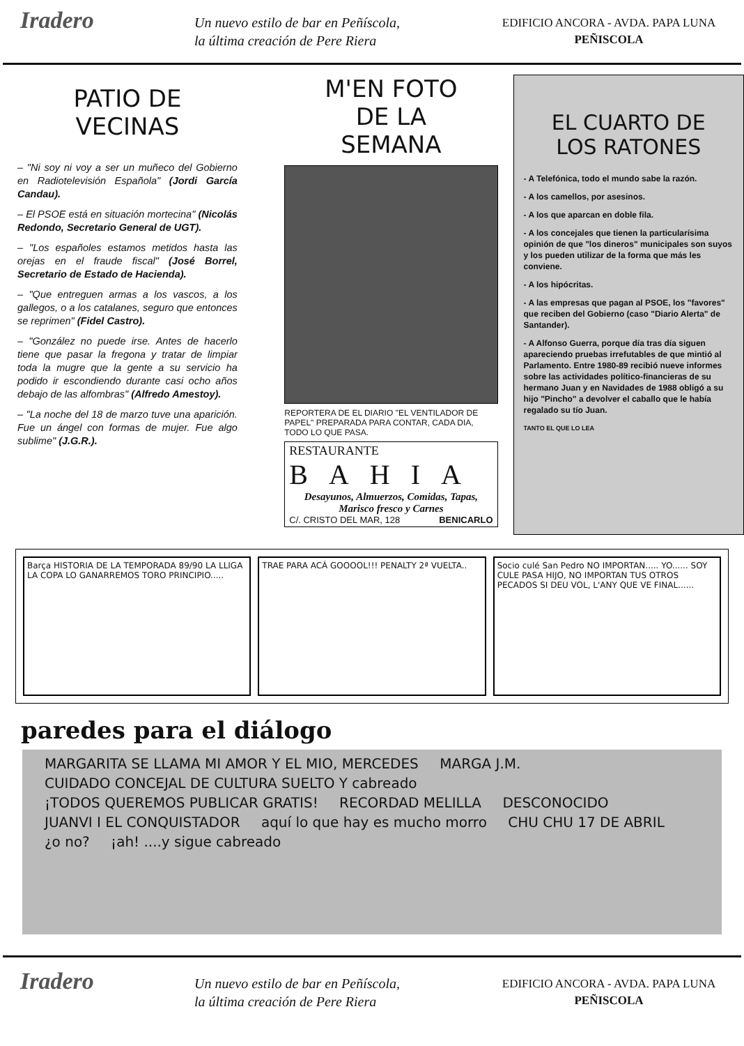Iradero
Un nuevo estilo de bar en Peñíscola,
la última creación de Pere Riera
EDIFICIO ANCORA - AVDA. PAPA LUNA
PEÑISCOLA
PATIO DE
VECINAS
– "Ni soy ni voy a ser un muñeco del Gobierno en Radiotelevisión Española" (Jordi García Candau).
– El PSOE está en situación mortecina" (Nicolás Redondo, Secretario General de UGT).
– "Los españoles estamos metidos hasta las orejas en el fraude fiscal" (José Borrel, Secretario de Estado de Hacienda).
– "Que entreguen armas a los vascos, a los gallegos, o a los catalanes, seguro que entonces se reprimen" (Fidel Castro).
– "González no puede irse. Antes de hacerlo tiene que pasar la fregona y tratar de limpiar toda la mugre que la gente a su servicio ha podido ir escondiendo durante casi ocho años debajo de las alfombras" (Alfredo Amestoy).
– "La noche del 18 de marzo tuve una aparición. Fue un ángel con formas de mujer. Fue algo sublime" (J.G.R.).
M'EN FOTO
DE LA
SEMANA
REPORTERA DE EL DIARIO "EL VENTILADOR DE PAPEL" PREPARADA PARA CONTAR, CADA DIA, TODO LO QUE PASA.
RESTAURANTE
BAHIA
Desayunos, Almuerzos, Comidas, Tapas,
Marisco fresco y Carnes
C/. CRISTO DEL MAR, 128 BENICARLO
EL CUARTO DE
LOS RATONES
- A Telefónica, todo el mundo sabe la razón.
- A los camellos, por asesinos.
- A los que aparcan en doble fila.
- A los concejales que tienen la particularísima opinión de que "los dineros" municipales son suyos y los pueden utilizar de la forma que más les conviene.
- A los hipócritas.
- A las empresas que pagan al PSOE, los "favores" que reciben del Gobierno (caso "Diario Alerta" de Santander).
- A Alfonso Guerra, porque día tras día siguen apareciendo pruebas irrefutables de que mintió al Parlamento. Entre 1980-89 recibió nueve informes sobre las actividades político-financieras de su hermano Juan y en Navidades de 1988 obligó a su hijo "Pincho" a devolver el caballo que le había regalado su tío Juan.
TANTO EL QUE LO LEA
Barça HISTORIA DE LA TEMPORADA 89/90 LA LLIGA LA COPA LO GANARREMOS TORO PRINCIPIO.....
TRAE PARA ACÁ GOOOOL!!! PENALTY 2ª VUELTA..
Socio culé San Pedro NO IMPORTAN..... YO...... SOY CULE PASA HIJO, NO IMPORTAN TUS OTROS PECADOS SI DEU VOL, L'ANY QUE VE FINAL......
paredes para el diálogo
MARGARITA SE LLAMA MI AMOR Y EL MIO, MERCEDES MARGA J.M. CUIDADO CONCEJAL DE CULTURA SUELTO Y cabreado ¡TODOS QUEREMOS PUBLICAR GRATIS! RECORDAD MELILLA DESCONOCIDO JUANVI I EL CONQUISTADOR aquí lo que hay es mucho morro CHU CHU 17 DE ABRIL ¿o no? ¡ah! ....y sigue cabreado
Iradero
Un nuevo estilo de bar en Peñíscola,
la última creación de Pere Riera
EDIFICIO ANCORA - AVDA. PAPA LUNA
PEÑISCOLA